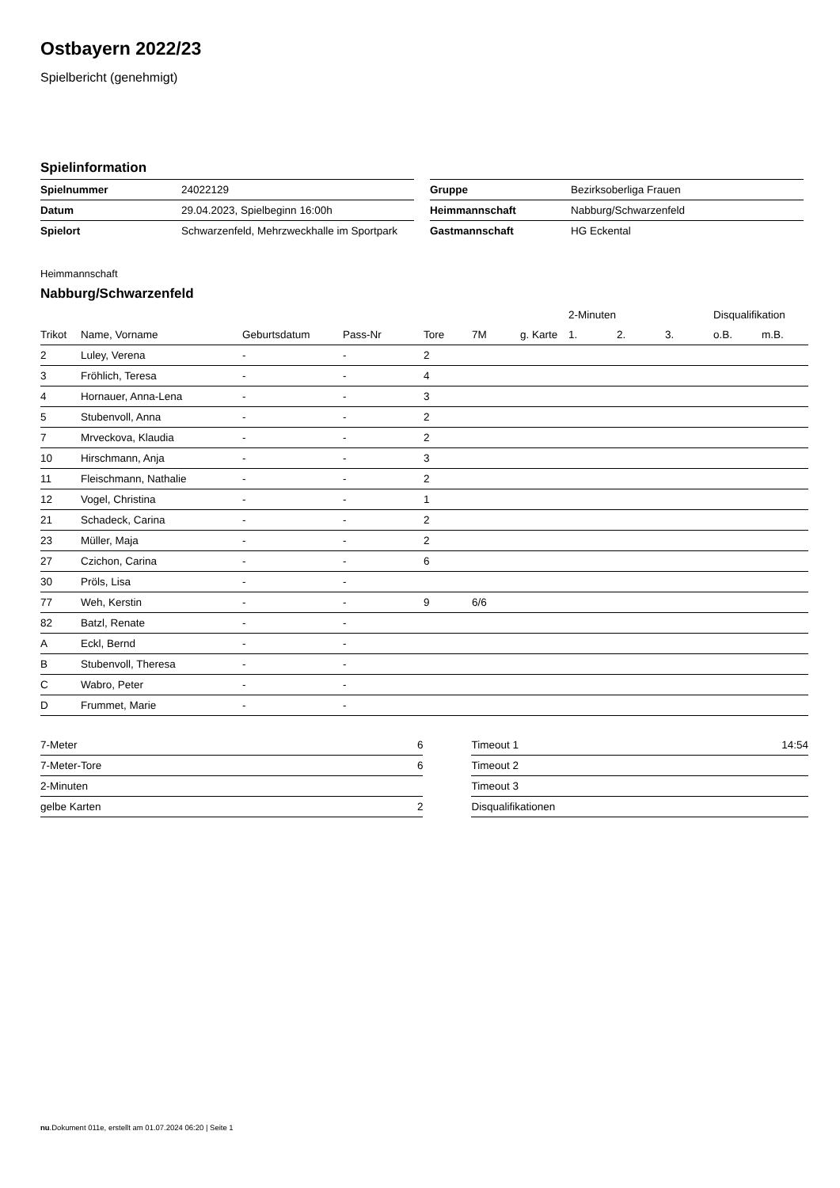Ostbayern 2022/23
Spielbericht (genehmigt)
Spielinformation
| Spielnummer | 24022129 |
| Datum | 29.04.2023, Spielbeginn 16:00h |
| Spielort | Schwarzenfeld, Mehrzweckhalle im Sportpark |
| Gruppe | Bezirksoberliga Frauen |
| Heimmannschaft | Nabburg/Schwarzenfeld |
| Gastmannschaft | HG Eckental |
Heimmannschaft
Nabburg/Schwarzenfeld
| | | | | | | | 2-Minuten | | | Disqualifikation | |
| --- | --- | --- | --- | --- | --- | --- | --- | --- | --- | --- | --- |
| Trikot | Name, Vorname | Geburtsdatum | Pass-Nr | Tore | 7M | g. Karte | 1. | 2. | 3. | o.B. | m.B. |
| 2 | Luley, Verena | - | - | 2 | | | | | | | |
| 3 | Fröhlich, Teresa | - | - | 4 | | | | | | | |
| 4 | Hornauer, Anna-Lena | - | - | 3 | | | | | | | |
| 5 | Stubenvoll, Anna | - | - | 2 | | | | | | | |
| 7 | Mrveckova, Klaudia | - | - | 2 | | | | | | | |
| 10 | Hirschmann, Anja | - | - | 3 | | | | | | | |
| 11 | Fleischmann, Nathalie | - | - | 2 | | | | | | | |
| 12 | Vogel, Christina | - | - | 1 | | | | | | | |
| 21 | Schadeck, Carina | - | - | 2 | | | | | | | |
| 23 | Müller, Maja | - | - | 2 | | | | | | | |
| 27 | Czichon, Carina | - | - | 6 | | | | | | | |
| 30 | Pröls, Lisa | - | - | | | | | | | | |
| 77 | Weh, Kerstin | - | - | 9 | 6/6 | | | | | | |
| 82 | Batzl, Renate | - | - | | | | | | | | |
| A | Eckl, Bernd | - | - | | | | | | | | |
| B | Stubenvoll, Theresa | - | - | | | | | | | | |
| C | Wabro, Peter | - | - | | | | | | | | |
| D | Frummet, Marie | - | - | | | | | | | | |
| 7-Meter | 6 |
| 7-Meter-Tore | 6 |
| 2-Minuten | |
| gelbe Karten | 2 |
| Timeout 1 | 14:54 |
| Timeout 2 | |
| Timeout 3 | |
| Disqualifikationen | |
nu.Dokument 011e, erstellt am 01.07.2024 06:20 | Seite 1